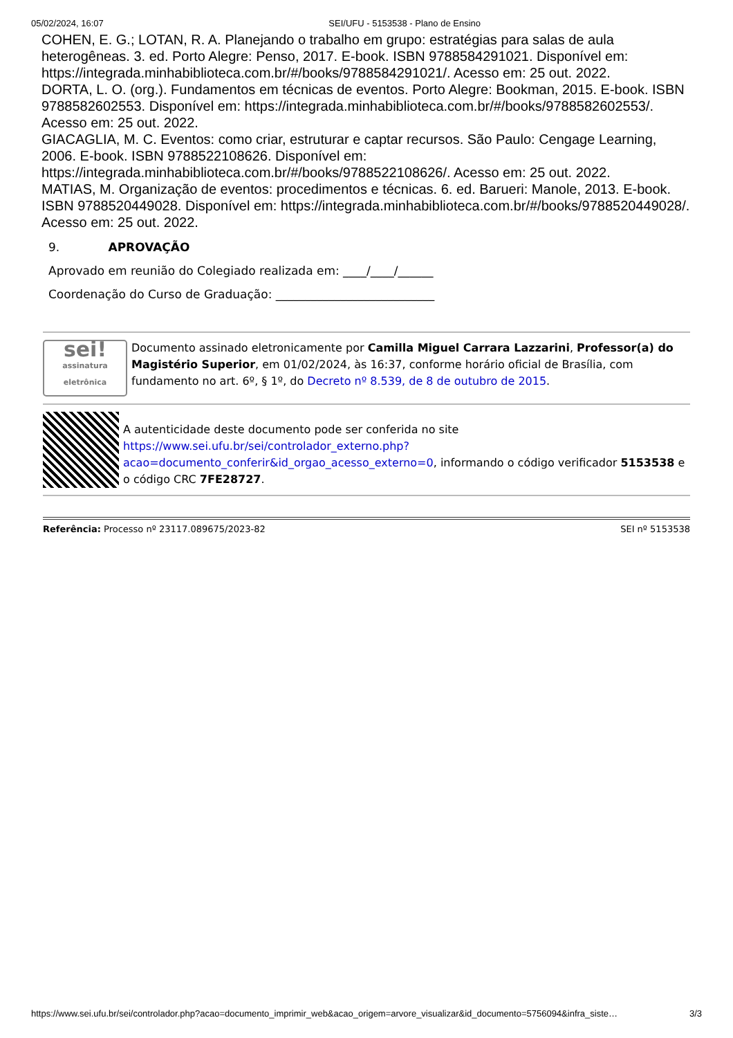05/02/2024, 16:07 SEI/UFU - 5153538 - Plano de Ensino
COHEN, E. G.; LOTAN, R. A. Planejando o trabalho em grupo: estratégias para salas de aula heterogêneas. 3. ed. Porto Alegre: Penso, 2017. E-book. ISBN 9788584291021. Disponível em: https://integrada.minhabiblioteca.com.br/#/books/9788584291021/. Acesso em: 25 out. 2022.
DORTA, L. O. (org.). Fundamentos em técnicas de eventos. Porto Alegre: Bookman, 2015. E-book. ISBN 9788582602553. Disponível em: https://integrada.minhabiblioteca.com.br/#/books/9788582602553/. Acesso em: 25 out. 2022.
GIACAGLIA, M. C. Eventos: como criar, estruturar e captar recursos. São Paulo: Cengage Learning, 2006. E-book. ISBN 9788522108626. Disponível em: https://integrada.minhabiblioteca.com.br/#/books/9788522108626/. Acesso em: 25 out. 2022.
MATIAS, M. Organização de eventos: procedimentos e técnicas. 6. ed. Barueri: Manole, 2013. E-book. ISBN 9788520449028. Disponível em: https://integrada.minhabiblioteca.com.br/#/books/9788520449028/. Acesso em: 25 out. 2022.
9. APROVAÇÃO
Aprovado em reunião do Colegiado realizada em: ____/____/______
Coordenação do Curso de Graduação: ___________________________
sei!
assinatura eletrônica
Documento assinado eletronicamente por Camilla Miguel Carrara Lazzarini, Professor(a) do Magistério Superior, em 01/02/2024, às 16:37, conforme horário oficial de Brasília, com fundamento no art. 6º, § 1º, do Decreto nº 8.539, de 8 de outubro de 2015.
A autenticidade deste documento pode ser conferida no site https://www.sei.ufu.br/sei/controlador_externo.php?acao=documento_conferir&id_orgao_acesso_externo=0, informando o código verificador 5153538 e o código CRC 7FE28727.
Referência: Processo nº 23117.089675/2023-82 SEI nº 5153538
https://www.sei.ufu.br/sei/controlador.php?acao=documento_imprimir_web&acao_origem=arvore_visualizar&id_documento=5756094&infra_siste… 3/3